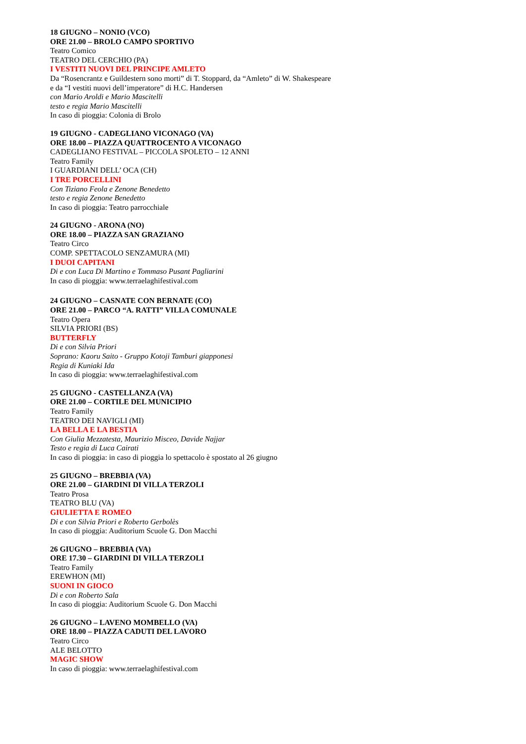18 GIUGNO – NONIO (VCO)
ORE 21.00 – BROLO CAMPO SPORTIVO
Teatro Comico
TEATRO DEL CERCHIO (PA)
I VESTITI NUOVI DEL PRINCIPE AMLETO
Da “Rosencrantz e Guildestern sono morti” di T. Stoppard, da “Amleto” di W. Shakespeare
e da “I vestiti nuovi dell’imperatore” di H.C. Handersen
con Mario Aroldi e Mario Mascitelli
testo e regia Mario Mascitelli
In caso di pioggia: Colonia di Brolo
19 GIUGNO - CADEGLIANO VICONAGO (VA)
ORE 18.00 – PIAZZA QUATTROCENTO A VICONAGO
CADEGLIANO FESTIVAL – PICCOLA SPOLETO – 12 ANNI
Teatro Family
I GUARDIANI DELL’ OCA (CH)
I TRE PORCELLINI
Con Tiziano Feola e Zenone Benedetto
testo e regia Zenone Benedetto
In caso di pioggia: Teatro parrocchiale
24 GIUGNO - ARONA (NO)
ORE 18.00 – PIAZZA SAN GRAZIANO
Teatro Circo
COMP. SPETTACOLO SENZAMURA (MI)
I DUOI CAPITANI
Di e con Luca Di Martino e Tommaso Pusant Pagliarini
In caso di pioggia: www.terraelaghifestival.com
24 GIUGNO – CASNATE CON BERNATE (CO)
ORE 21.00 – PARCO “A. RATTI” VILLA COMUNALE
Teatro Opera
SILVIA PRIORI (BS)
BUTTERFLY
Di e con Silvia Priori
Soprano: Kaoru Saito - Gruppo Kotoji Tamburi giapponesi
Regia di Kuniaki Ida
In caso di pioggia: www.terraelaghifestival.com
25 GIUGNO - CASTELLANZA (VA)
ORE 21.00 – CORTILE DEL MUNICIPIO
Teatro Family
TEATRO DEI NAVIGLI (MI)
LA BELLA E LA BESTIA
Con Giulia Mezzatesta, Maurizio Misceo, Davide Najjar
Testo e regia di Luca Cairati
In caso di pioggia: in caso di pioggia lo spettacolo è spostato al 26 giugno
25 GIUGNO – BREBBIA (VA)
ORE 21.00 – GIARDINI DI VILLA TERZOLI
Teatro Prosa
TEATRO BLU (VA)
GIULIETTA E ROMEO
Di e con Silvia Priori e Roberto Gerbolès
In caso di pioggia: Auditorium Scuole G. Don Macchi
26 GIUGNO – BREBBIA (VA)
ORE 17.30 – GIARDINI DI VILLA TERZOLI
Teatro Family
EREWHON (MI)
SUONI IN GIOCO
Di e con Roberto Sala
In caso di pioggia: Auditorium Scuole G. Don Macchi
26 GIUGNO – LAVENO MOMBELLO (VA)
ORE 18.00 – PIAZZA CADUTI DEL LAVORO
Teatro Circo
ALE BELOTTO
MAGIC SHOW
In caso di pioggia: www.terraelaghifestival.com